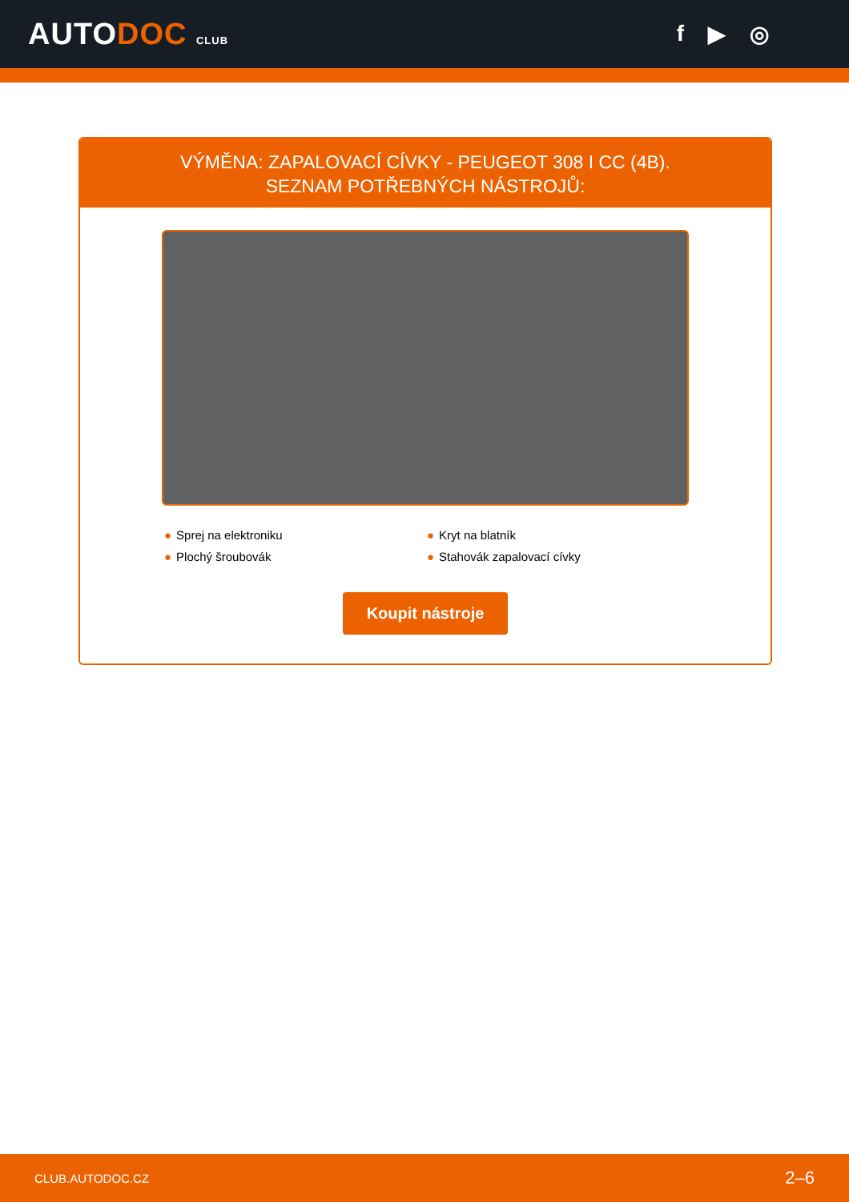AUTODOC CLUB
f ▶ ◎
VÝMĚNA: ZAPALOVACÍ CÍVKY - PEUGEOT 308 I CC (4B).
SEZNAM POTŘEBNÝCH NÁSTROJŮ:
● Sprej na elektroniku
● Kryt na blatník
● Plochý šroubovák
● Stahovák zapalovací cívky
Koupit nástroje
CLUB.AUTODOC.CZ 2–6